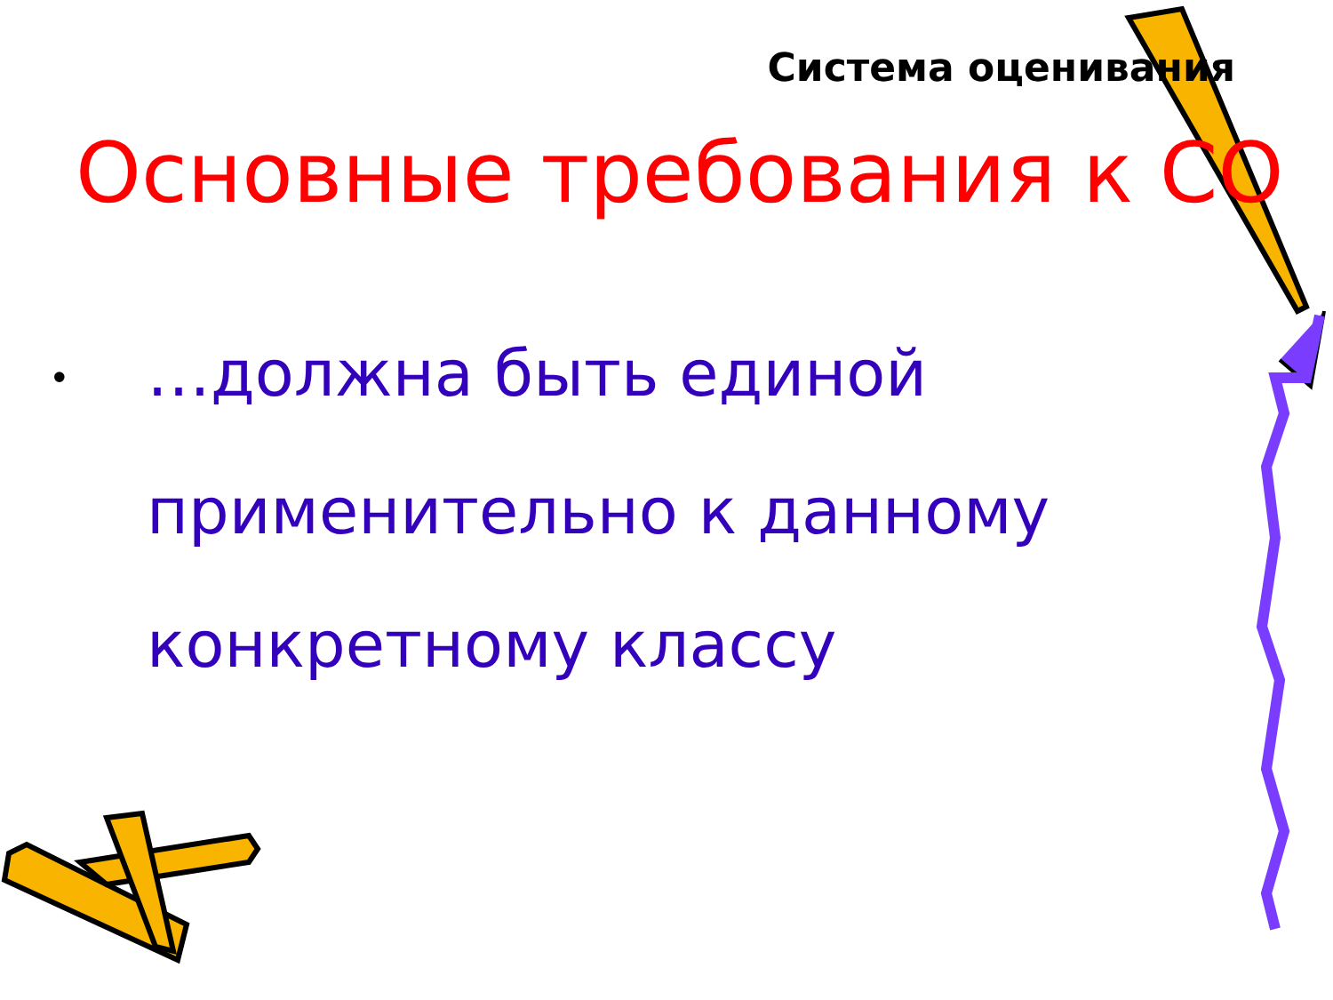Система оценивания
Основные требования к СО
• …должна быть единой применительно к данному конкретному классу